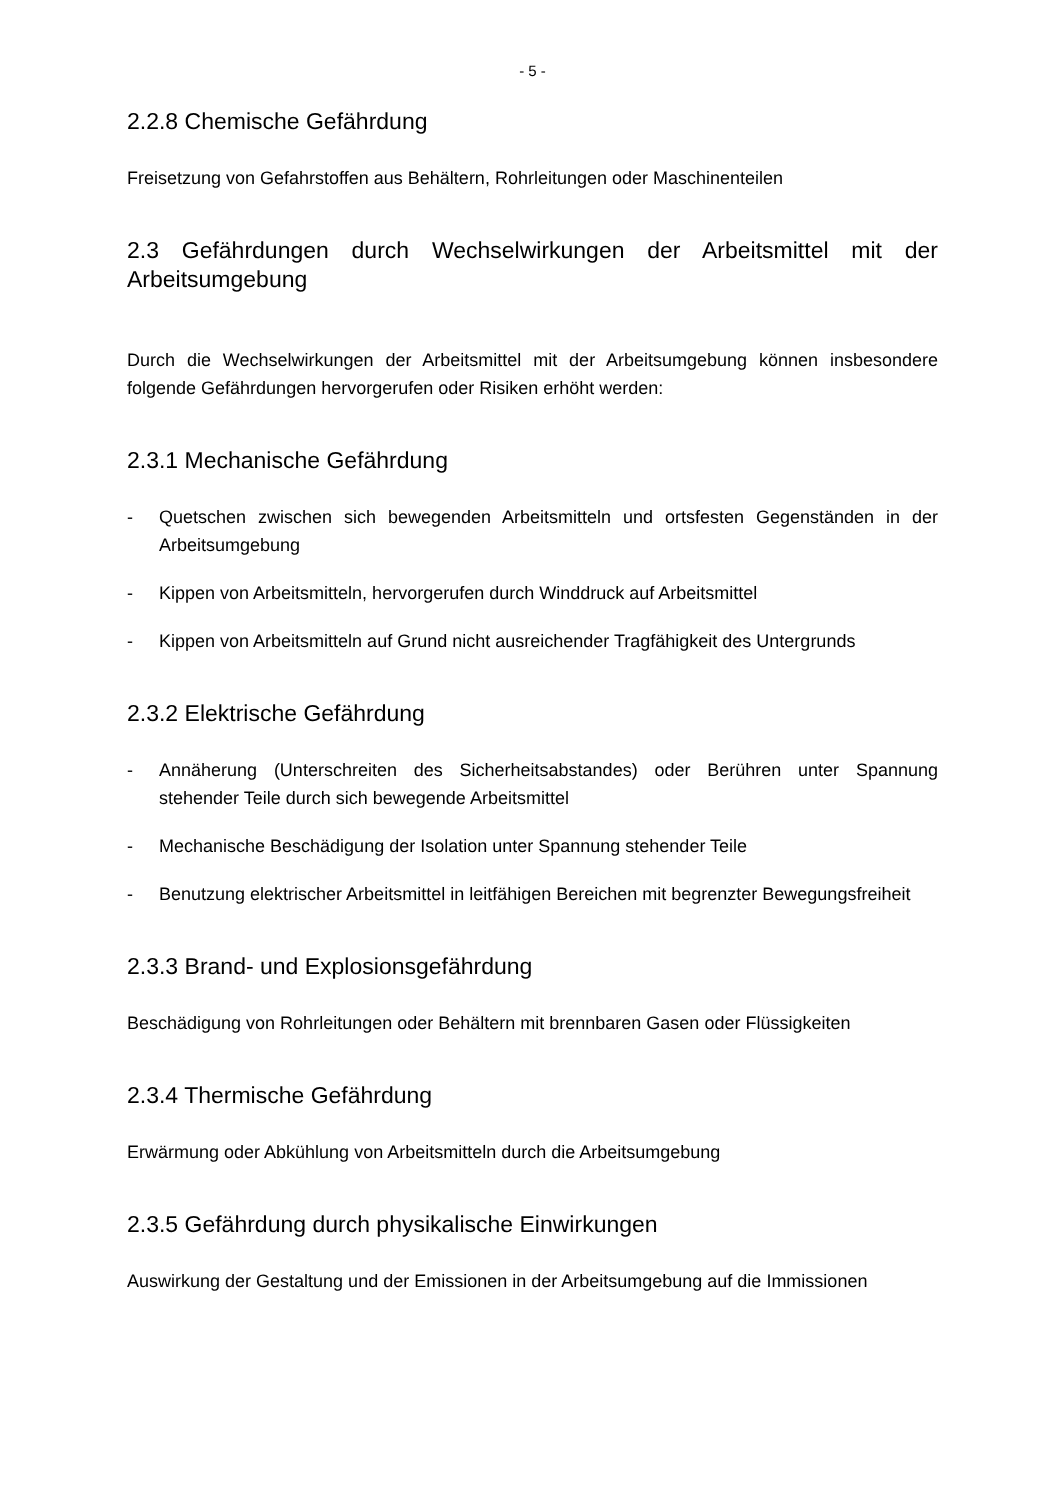- 5 -
2.2.8 Chemische Gefährdung
Freisetzung von Gefahrstoffen aus Behältern, Rohrleitungen oder Maschinenteilen
2.3 Gefährdungen durch Wechselwirkungen der Arbeitsmittel mit der Arbeitsumgebung
Durch die Wechselwirkungen der Arbeitsmittel mit der Arbeitsumgebung können insbesondere folgende Gefährdungen hervorgerufen oder Risiken erhöht werden:
2.3.1 Mechanische Gefährdung
- Quetschen zwischen sich bewegenden Arbeitsmitteln und ortsfesten Gegenständen in der Arbeitsumgebung
- Kippen von Arbeitsmitteln, hervorgerufen durch Winddruck auf Arbeitsmittel
- Kippen von Arbeitsmitteln auf Grund nicht ausreichender Tragfähigkeit des Untergrunds
2.3.2 Elektrische Gefährdung
- Annäherung (Unterschreiten des Sicherheitsabstandes) oder Berühren unter Spannung stehender Teile durch sich bewegende Arbeitsmittel
- Mechanische Beschädigung der Isolation unter Spannung stehender Teile
- Benutzung elektrischer Arbeitsmittel in leitfähigen Bereichen mit begrenzter Bewegungsfreiheit
2.3.3 Brand- und Explosionsgefährdung
Beschädigung von Rohrleitungen oder Behältern mit brennbaren Gasen oder Flüssigkeiten
2.3.4 Thermische Gefährdung
Erwärmung oder Abkühlung von Arbeitsmitteln durch die Arbeitsumgebung
2.3.5 Gefährdung durch physikalische Einwirkungen
Auswirkung der Gestaltung und der Emissionen in der Arbeitsumgebung auf die Immissionen